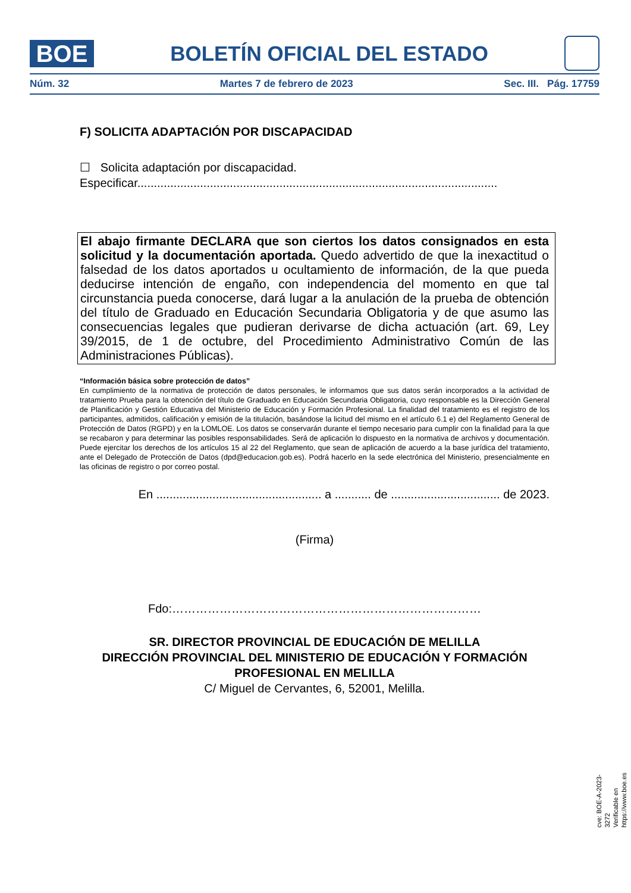BOE
BOLETÍN OFICIAL DEL ESTADO
Núm. 32 Martes 7 de febrero de 2023 Sec. III. Pág. 17759
F) SOLICITA ADAPTACIÓN POR DISCAPACIDAD
☐ Solicita adaptación por discapacidad.
Especificar.............................................................................................................
El abajo firmante DECLARA que son ciertos los datos consignados en esta solicitud y la documentación aportada. Quedo advertido de que la inexactitud o falsedad de los datos aportados u ocultamiento de información, de la que pueda deducirse intención de engaño, con independencia del momento en que tal circunstancia pueda conocerse, dará lugar a la anulación de la prueba de obtención del título de Graduado en Educación Secundaria Obligatoria y de que asumo las consecuencias legales que pudieran derivarse de dicha actuación (art. 69, Ley 39/2015, de 1 de octubre, del Procedimiento Administrativo Común de las Administraciones Públicas).
“Información básica sobre protección de datos”
En cumplimiento de la normativa de protección de datos personales, le informamos que sus datos serán incorporados a la actividad de tratamiento Prueba para la obtención del título de Graduado en Educación Secundaria Obligatoria, cuyo responsable es la Dirección General de Planificación y Gestión Educativa del Ministerio de Educación y Formación Profesional. La finalidad del tratamiento es el registro de los participantes, admitidos, calificación y emisión de la titulación, basándose la licitud del mismo en el artículo 6.1 e) del Reglamento General de Protección de Datos (RGPD) y en la LOMLOE. Los datos se conservarán durante el tiempo necesario para cumplir con la finalidad para la que se recabaron y para determinar las posibles responsabilidades. Será de aplicación lo dispuesto en la normativa de archivos y documentación. Puede ejercitar los derechos de los artículos 15 al 22 del Reglamento, que sean de aplicación de acuerdo a la base jurídica del tratamiento, ante el Delegado de Protección de Datos (dpd@educacion.gob.es). Podrá hacerlo en la sede electrónica del Ministerio, presencialmente en las oficinas de registro o por correo postal.
En .................................................. a ........... de ................................. de 2023.
(Firma)
Fdo:……………………………………………………………………
SR. DIRECTOR PROVINCIAL DE EDUCACIÓN DE MELILLA
DIRECCIÓN PROVINCIAL DEL MINISTERIO DE EDUCACIÓN Y FORMACIÓN PROFESIONAL EN MELILLA
C/ Miguel de Cervantes, 6, 52001, Melilla.
cve: BOE-A-2023-3272
Verificable en https://www.boe.es